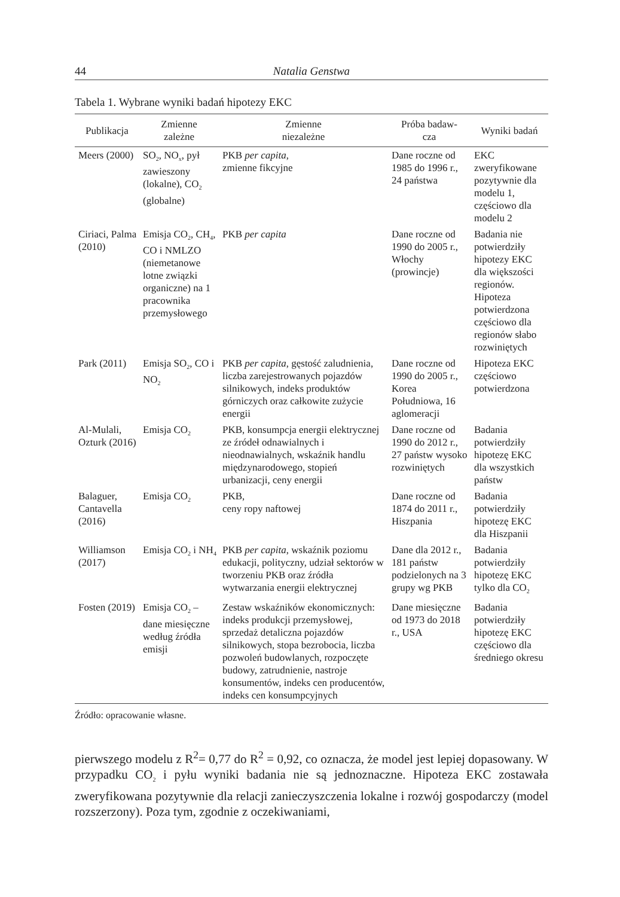44 Natalia Genstwa
Tabela 1. Wybrane wyniki badań hipotezy EKC
| Publikacja | Zmienne zależne | Zmienne niezależne | Próba badaw- cza | Wyniki badań |
| --- | --- | --- | --- | --- |
| Meers (2000) | SO<sub>2</sub>, NO<sub>x</sub>, pył zawieszony (lokalne), CO<sub>2</sub> (globalne) | PKB per capita , zmienne fikcyjne | Dane roczne od 1985 do 1996 r., 24 państwa | EKC zweryfikowane pozytywnie dla modelu 1, częściowo dla modelu 2 |
| Ciriaci, Palma (2010) | Emisja CO<sub>2</sub>, CH<sub>4</sub>, CO i NMLZO (niemetanowe lotne związki organiczne) na 1 pracownika przemysłowego | PKB per capita | Dane roczne od 1990 do 2005 r., Włochy (prowincje) | Badania nie potwierdziły hipotezy EKC dla większości regionów. Hipoteza potwierdzona częściowo dla regionów słabo rozwiniętych |
| Park (2011) | Emisja SO<sub>2</sub>, CO i NO<sub>2</sub> | PKB per capita , gęstość zaludnienia, liczba zarejestrowanych pojazdów silnikowych, indeks produktów górniczych oraz całkowite zużycie energii | Dane roczne od 1990 do 2005 r., Korea Południowa, 16 aglomeracji | Hipoteza EKC częściowo potwierdzona |
| Al-Mulali, Ozturk (2016) | Emisja CO<sub>2</sub> | PKB, konsumpcja energii elektrycznej ze źródeł odnawialnych i nieodnawialnych, wskaźnik handlu międzynarodowego, stopień urbanizacji, ceny energii | Dane roczne od 1990 do 2012 r., 27 państw wysoko rozwiniętych | Badania potwierdziły hipotezę EKC dla wszystkich państw |
| Balaguer, Cantavella (2016) | Emisja CO<sub>2</sub> | PKB, ceny ropy naftowej | Dane roczne od 1874 do 2011 r., Hiszpania | Badania potwierdziły hipotezę EKC dla Hiszpanii |
| Williamson (2017) | Emisja CO<sub>2</sub> i NH<sub>4</sub> | PKB per capita , wskaźnik poziomu edukacji, polityczny, udział sektorów w tworzeniu PKB oraz źródła wytwarzania energii elektrycznej | Dane dla 2012 r., 181 państw podzielonych na 3 grupy wg PKB | Badania potwierdziły hipotezę EKC tylko dla CO<sub>2</sub> |
| Fosten (2019) | Emisja CO<sub>2</sub> – dane miesięczne według źródła emisji | Zestaw wskaźników ekonomicznych: indeks produkcji przemysłowej, sprzedaż detaliczna pojazdów silnikowych, stopa bezrobocia, liczba pozwoleń budowlanych, rozpoczęte budowy, zatrudnienie, nastroje konsumentów, indeks cen producentów, indeks cen konsumpcyjnych | Dane miesięczne od 1973 do 2018 r., USA | Badania potwierdziły hipotezę EKC częściowo dla średniego okresu |
Źródło: opracowanie własne.
pierwszego modelu z R<sup>2</sup>= 0,77 do R<sup>2</sup> = 0,92, co oznacza, że model jest lepiej dopasowany. W przypadku CO<sub>2</sub> i pyłu wyniki badania nie są jednoznaczne. Hipoteza EKC zostawała zweryfikowana pozytywnie dla relacji zanieczyszczenia lokalne i rozwój gospodarczy (model rozszerzony). Poza tym, zgodnie z oczekiwaniami,